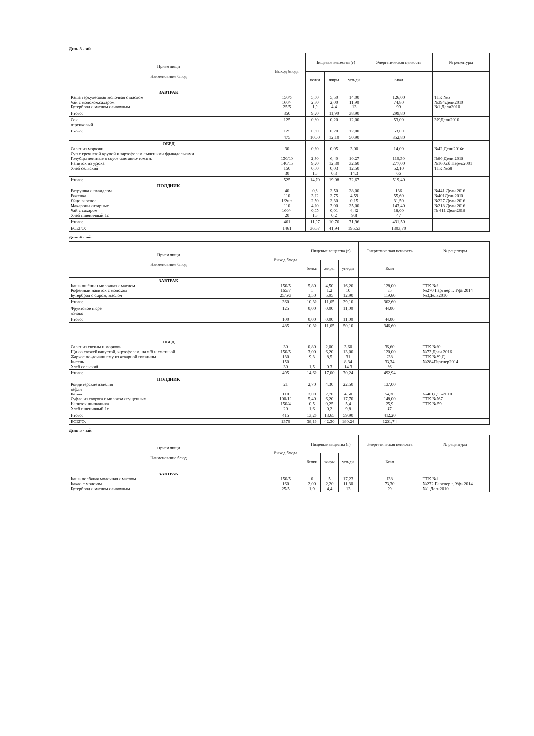День 3 - ий
| Прием пищи Наименование блюд | Выход блюда | Пищевые вещества (г) | | | Энергетическая ценность | № рецептуры |
| --- | --- | --- | --- | --- | --- | --- |
| | | белки | жиры | угл-ды | Ккал | |
| ЗАВТРАК Каша геркулесовая молочная с маслом Чай с молоком,сахаром Бутерброд с маслом сливочным | 150/5 160/4 25/5 | 5,00 2,30 1,9 | 5,50 2,00 4,4 | 14,00 11,90 13 | 126,00 74,80 99 | ТТК №5 №394Дели2010 №1 Дели2010 |
| Итого: | 350 | 9,20 | 11,90 | 38,90 | 299,80 | |
| Сок персиковый | 125 | 0,80 | 0,20 | 12,00 | 53,00 | 399Дели2010 |
| Итого: | 125 | 0,80 | 0,20 | 12,00 | 53,00 | |
| | 475 | 10,00 | 12,10 | 50,90 | 352,80 | |
| ОБЕД Салат из моркови Суп с гречневой крупой и картофелем с мясными фрикадельками Голубцы ленивые в соусе сметанно-томатн. Напиток из урюка Хлеб сельский | 30 150/10 140/15 150 30 | 0,60 2,90 9,20 0,50 1,5 | 0,05 6,40 12,30 0,03 0,3 | 3,00 10,27 32,60 12,50 14,3 | 14,00 110,30 277,00 52,10 66 | №42 Дели2016г №86 Дели 2016 №160,сб Пермь2001 ТТК №68 |
| Итого: | 525 | 14,70 | 19,08 | 72,67 | 519,40 | |
| ПОЛДНИК Ватрушка с повидлом Ряженка Яйцо вареное Макароны отварные Чай с сахаром Хлеб пшеничный 1с | 40 110 1/2шт 110 160/4 20 | 0,6 3,12 2,50 4,10 0,05 1,6 | 2,50 2,75 2,30 3,00 0,01 0,2 | 28,00 4,59 0,15 25,00 4,42 9,8 | 136 55,60 31,50 143,40 18,00 47 | №441 Дели 2016 №401Дели2010 №227 Дели 2016 №218 Дели 2016 № 411 Дели2016 |
| Итого: | 461 | 11,97 | 10,76 | 71,96 | 431,50 | |
| ВСЕГО: | 1461 | 36,67 | 41,94 | 195,53 | 1303,70 | |
День 4 - ый
| Прием пищи Наименование блюд | Выход блюда | Пищевые вещества (г) | | | Энергетическая ценность | № рецептуры |
| --- | --- | --- | --- | --- | --- | --- |
| | | белки | жиры | угл-ды | Ккал | |
| ЗАВТРАК Каша пшённая молочная с маслом Кофейный напиток с молоком Бутерброд с сыром, маслом | 150/5 165/7 25/5/3 | 5,80 1 3,50 | 4,50 1,2 5,95 | 16,20 10 12,90 | 128,00 55 119,60 | ТТК №6 №270 Партнер г. Уфа 2014 №3Дели2010 |
| Итого: | 360 | 10,30 | 11,65 | 39,10 | 302,60 | |
| Фруктовое пюре яблоко | 125 | 0,00 | 0,00 | 11,00 | 44,00 | |
| Итого: | 100 | 0,00 | 0,00 | 11,00 | 44,00 | |
| | 485 | 10,30 | 11,65 | 50,10 | 346,60 | |
| ОБЕД Салат из свеклы и моркови Щи со свежей капустой, картофелем, на м/б и сметаной Жаркое по-домашнему из отварной говядины Кисель Хлеб сельский | 30 150/5 130 150 30 | 0,80 3,00 9,3 1,5 | 2,00 6,20 8,5 0,3 | 3,60 13,00 31 8,34 14,3 | 35,60 120,00 238 33,34 66 | ТТК №60 №73 Дели 2016 ТТК №29 Д №284Партнер2014 |
| Итого: | 495 | 14,60 | 17,00 | 70,24 | 492,94 | |
| ПОЛДНИК Кондитерские изделия вафли Катык Суфле из творога с молоком сгущенным Напиток шиповника Хлеб пшеничный 1с | 21 110 100/10 150/4 20 | 2,70 3,00 5,40 0,5 1,6 | 4,30 2,70 6,20 0,25 0,2 | 22,50 4,50 17,70 5,4 9,8 | 137,00 54,30 148,00 25,9 47 | №401Дели2010 ТТК №567 ТТК № 59 |
| Итого: | 415 | 13,20 | 13,65 | 59,90 | 412,20 | |
| ВСЕГО: | 1370 | 38,10 | 42,30 | 180,24 | 1251,74 | |
День 5 - ый
| Прием пищи Наименование блюд | Выход блюда | Пищевые вещества (г) | | | Энергетическая ценность | № рецептуры |
| --- | --- | --- | --- | --- | --- | --- |
| | | белки | жиры | угл-ды | Ккал | |
| ЗАВТРАК Каша полбяная молочная с маслом Какао с молоком Бутерброд с маслом сливочным | 150/5 160 25/5 | 6 2,00 1,9 | 5 2,20 4,4 | 17,23 11,30 13 | 138 73,30 99 | ТТК №1 №272 Партнер г. Уфа 2014 №1 Дели2010 |